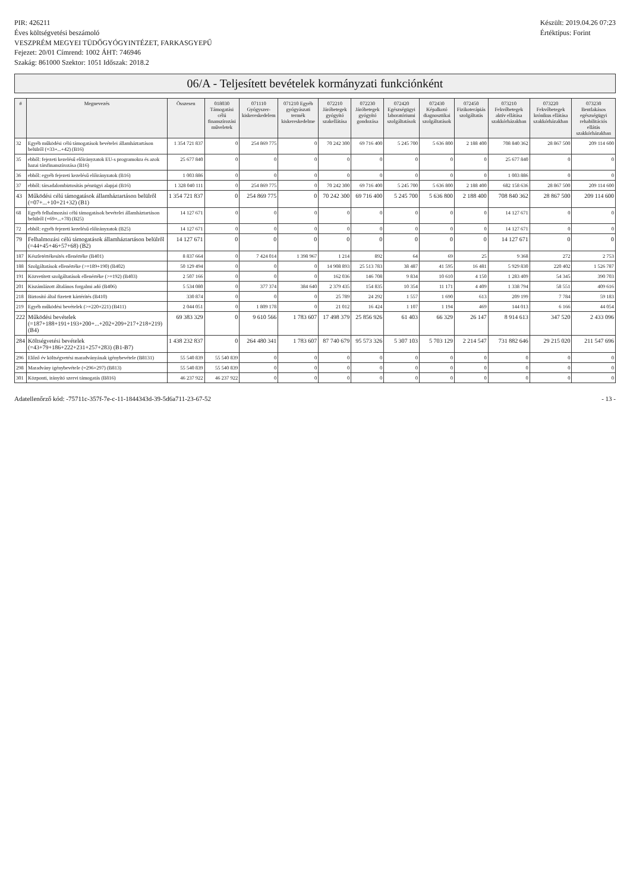PIR: 426211
Éves költségvetési beszámoló
VESZPRÉM MEGYEI TÜDŐGYÓGYINTÉZET, FARKASGYEPŰ
Fejezet: 20/01 Címrend: 1002 ÁHT: 746946
Szakág: 861000 Szektor: 1051 Időszak: 2018.2
Készült: 2019.04.26 07:23
Értéktípus: Forint
06/A - Teljesített bevételek kormányzati funkciónként
| # | Megnevezés | Összesen | 018030 Támogatási célú finanszírozási műveletek | 071110 Gyógyszer-kiskereskedelem | 071210 Egyéb gyógyászati termék kiskereskedelme | 072210 Járóbetegek gyógyító szakellátása | 072230 Járóbetegek gyógyító gondozása | 072420 Egészségügyi laboratóriumi szolgáltatások | 072430 Képalkotó diagnosztikai szolgáltatások | 072450 Fizikoterápiás szolgáltatás | 073210 Fekvőbetegek aktív ellátása szakkórházakban | 073220 Fekvőbetegek krónikus ellátása szakkórházakban | 073230 Bentlakásos egészségügyi rehabilitációs ellátás szakkórházakban |
| --- | --- | --- | --- | --- | --- | --- | --- | --- | --- | --- | --- | --- | --- |
| 32 | Egyéb működési célú támogatások bevételei államháztartáson belülről (=33+...+42) (B16) | 1 354 721 837 | 0 | 254 869 775 | 0 | 70 242 300 | 69 716 400 | 5 245 700 | 5 636 800 | 2 188 400 | 708 840 362 | 28 867 500 | 209 114 600 |
| 35 | ebből: fejezeti kezelésű előirányzatok EU-s programokra és azok hazai társfinanszírozása (B16) | 25 677 840 | 0 | 0 | 0 | 0 | 0 | 0 | 0 | 0 | 25 677 840 | 0 | 0 |
| 36 | ebből: egyéb fejezeti kezelésű előirányzatok (B16) | 1 003 886 | 0 | 0 | 0 | 0 | 0 | 0 | 0 | 0 | 1 003 886 | 0 | 0 |
| 37 | ebből: társadalombiztosítás pénzügyi alapjai (B16) | 1 328 040 111 | 0 | 254 869 775 | 0 | 70 242 300 | 69 716 400 | 5 245 700 | 5 636 800 | 2 188 400 | 682 158 636 | 28 867 500 | 209 114 600 |
| 43 | Működési célú támogatások államháztartáson belülről (=07+...+10+21+32) (B1) | 1 354 721 837 | 0 | 254 869 775 | 0 | 70 242 300 | 69 716 400 | 5 245 700 | 5 636 800 | 2 188 400 | 708 840 362 | 28 867 500 | 209 114 600 |
| 68 | Egyéb felhalmozási célú támogatások bevételei államháztartáson belülről (=69+...+78) (B25) | 14 127 671 | 0 | 0 | 0 | 0 | 0 | 0 | 0 | 0 | 14 127 671 | 0 | 0 |
| 72 | ebből: egyéb fejezeti kezelésű előirányzatok (B25) | 14 127 671 | 0 | 0 | 0 | 0 | 0 | 0 | 0 | 0 | 14 127 671 | 0 | 0 |
| 79 | Felhalmozási célú támogatások államháztartáson belülről (=44+45+46+57+68) (B2) | 14 127 671 | 0 | 0 | 0 | 0 | 0 | 0 | 0 | 0 | 14 127 671 | 0 | 0 |
| 187 | Készletértékesítés ellenértéke (B401) | 8 837 664 | 0 | 7 424 014 | 1 398 967 | 1 214 | 892 | 64 | 69 | 25 | 9 368 | 272 | 2 753 |
| 188 | Szolgáltatások ellenértéke (>=189+190) (B402) | 50 129 494 | 0 | 0 | 0 | 14 908 893 | 25 513 783 | 38 487 | 41 595 | 16 481 | 5 929 830 | 220 402 | 1 526 787 |
| 191 | Közvetített szolgáltatások ellenértéke (>=192) (B403) | 2 507 166 | 0 | 0 | 0 | 162 036 | 146 708 | 9 834 | 10 610 | 4 150 | 1 283 409 | 54 345 | 390 703 |
| 201 | Kiszámlázott általános forgalmi adó (B406) | 5 534 080 | 0 | 377 374 | 384 640 | 2 379 435 | 154 835 | 10 354 | 11 171 | 4 409 | 1 338 794 | 58 551 | 409 616 |
| 218 | Biztosító által fizetett kártérítés (B410) | 330 874 | 0 | 0 | 0 | 25 789 | 24 292 | 1 557 | 1 690 | 613 | 209 199 | 7 784 | 59 183 |
| 219 | Egyéb működési bevételek (>=220+221) (B411) | 2 044 051 | 0 | 1 809 178 | 0 | 21 012 | 16 424 | 1 107 | 1 194 | 469 | 144 013 | 6 166 | 44 054 |
| 222 | Működési bevételek (=187+188+191+193+200+...+202+209+217+218+219) (B4) | 69 383 329 | 0 | 9 610 566 | 1 783 607 | 17 498 379 | 25 856 926 | 61 403 | 66 329 | 26 147 | 8 914 613 | 347 520 | 2 433 096 |
| 284 | Költségvetési bevételek (=43+79+186+222+231+257+283) (B1-B7) | 1 438 232 837 | 0 | 264 480 341 | 1 783 607 | 87 740 679 | 95 573 326 | 5 307 103 | 5 703 129 | 2 214 547 | 731 882 646 | 29 215 020 | 211 547 696 |
| 296 | Előző év költségvetési maradványának igénybevétele (B8131) | 55 540 839 | 55 540 839 | 0 | 0 | 0 | 0 | 0 | 0 | 0 | 0 | 0 | 0 |
| 298 | Maradvány igénybevétele (=296+297) (B813) | 55 540 839 | 55 540 839 | 0 | 0 | 0 | 0 | 0 | 0 | 0 | 0 | 0 | 0 |
| 301 | Központi, irányító szervi támogatás (B816) | 46 237 922 | 46 237 922 | 0 | 0 | 0 | 0 | 0 | 0 | 0 | 0 | 0 | 0 |
Adatellenőrző kód: -75711c-357f-7e-c-11-1844343d-39-5d6a711-23-67-52 - 13 -